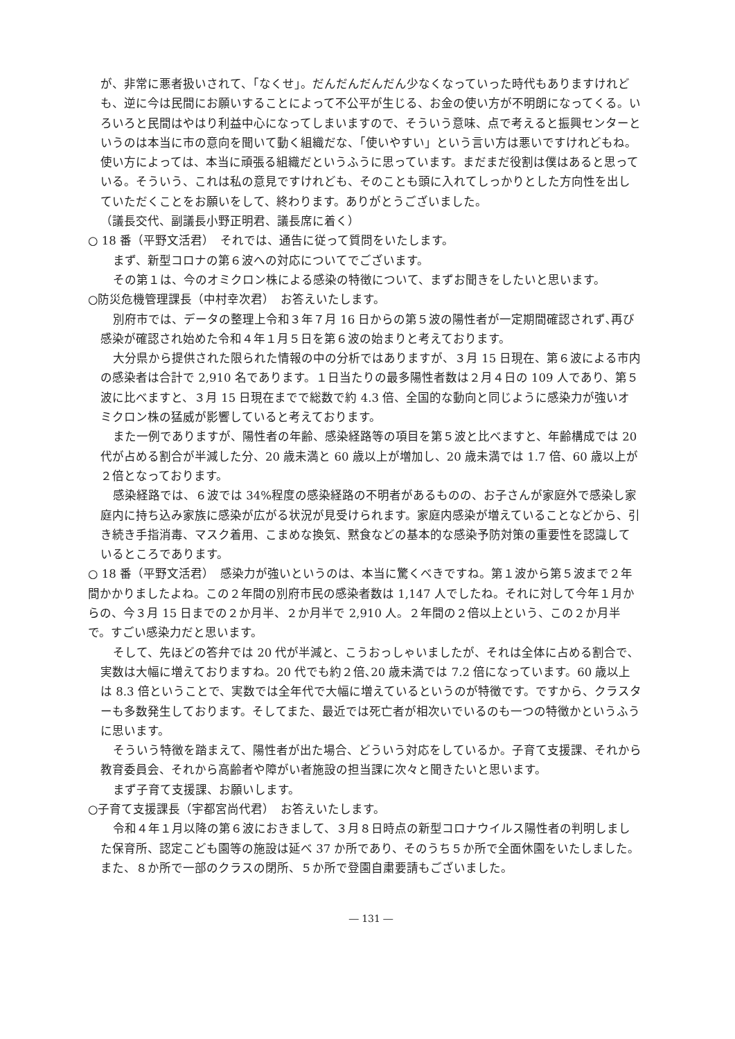が、非常に悪者扱いされて、「なくせ」。だんだんだんだん少なくなっていった時代もありますけれども、逆に今は民間にお願いすることによって不公平が生じる、お金の使い方が不明朗になってくる。いろいろと民間はやはり利益中心になってしまいますので、そういう意味、点で考えると振興センターというのは本当に市の意向を聞いて動く組織だな、「使いやすい」という言い方は悪いですけれどもね。使い方によっては、本当に頑張る組織だというふうに思っています。まだまだ役割は僕はあると思っている。そういう、これは私の意見ですけれども、そのことも頭に入れてしっかりとした方向性を出していただくことをお願いをして、終わります。ありがとうございました。
（議長交代、副議長小野正明君、議長席に着く）
○ 18 番（平野文活君）　それでは、通告に従って質問をいたします。
まず、新型コロナの第６波への対応についてでございます。
その第１は、今のオミクロン株による感染の特徴について、まずお聞きをしたいと思います。
○防災危機管理課長（中村幸次君）　お答えいたします。
別府市では、データの整理上令和３年７月 16 日からの第５波の陽性者が一定期間確認されず､再び感染が確認され始めた令和４年１月５日を第６波の始まりと考えております。
大分県から提供された限られた情報の中の分析ではありますが、３月 15 日現在、第６波による市内の感染者は合計で 2,910 名であります。１日当たりの最多陽性者数は２月４日の 109 人であり、第５波に比べますと、３月 15 日現在までで総数で約 4.3 倍、全国的な動向と同じように感染力が強いオミクロン株の猛威が影響していると考えております。
また一例でありますが、陽性者の年齢、感染経路等の項目を第５波と比べますと、年齢構成では 20 代が占める割合が半減した分、20 歳未満と 60 歳以上が増加し、20 歳未満では 1.7 倍、60 歳以上が２倍となっております。
感染経路では、６波では 34%程度の感染経路の不明者があるものの、お子さんが家庭外で感染し家庭内に持ち込み家族に感染が広がる状況が見受けられます。家庭内感染が増えていることなどから、引き続き手指消毒、マスク着用、こまめな換気、黙食などの基本的な感染予防対策の重要性を認識しているところであります。
○ 18 番（平野文活君）　感染力が強いというのは、本当に驚くべきですね。第１波から第５波まで２年間かかりましたよね。この２年間の別府市民の感染者数は 1,147 人でしたね。それに対して今年１月からの、今３月 15 日までの２か月半、２か月半で 2,910 人。２年間の２倍以上という、この２か月半で。すごい感染力だと思います。
そして、先ほどの答弁では 20 代が半減と、こうおっしゃいましたが、それは全体に占める割合で､実数は大幅に増えておりますね。20 代でも約２倍､20 歳未満では 7.2 倍になっています。60 歳以上は 8.3 倍ということで、実数では全年代で大幅に増えているというのが特徴です。ですから、クラスターも多数発生しております。そしてまた、最近では死亡者が相次いでいるのも一つの特徴かというふうに思います。
そういう特徴を踏まえて、陽性者が出た場合、どういう対応をしているか。子育て支援課、それから教育委員会、それから高齢者や障がい者施設の担当課に次々と聞きたいと思います。
まず子育て支援課、お願いします。
○子育て支援課長（宇都宮尚代君）　お答えいたします。
令和４年１月以降の第６波におきまして、３月８日時点の新型コロナウイルス陽性者の判明しました保育所、認定こども園等の施設は延べ 37 か所であり、そのうち５か所で全面休園をいたしました。また、８か所で一部のクラスの閉所、５か所で登園自粛要請もございました。
― 131 ―